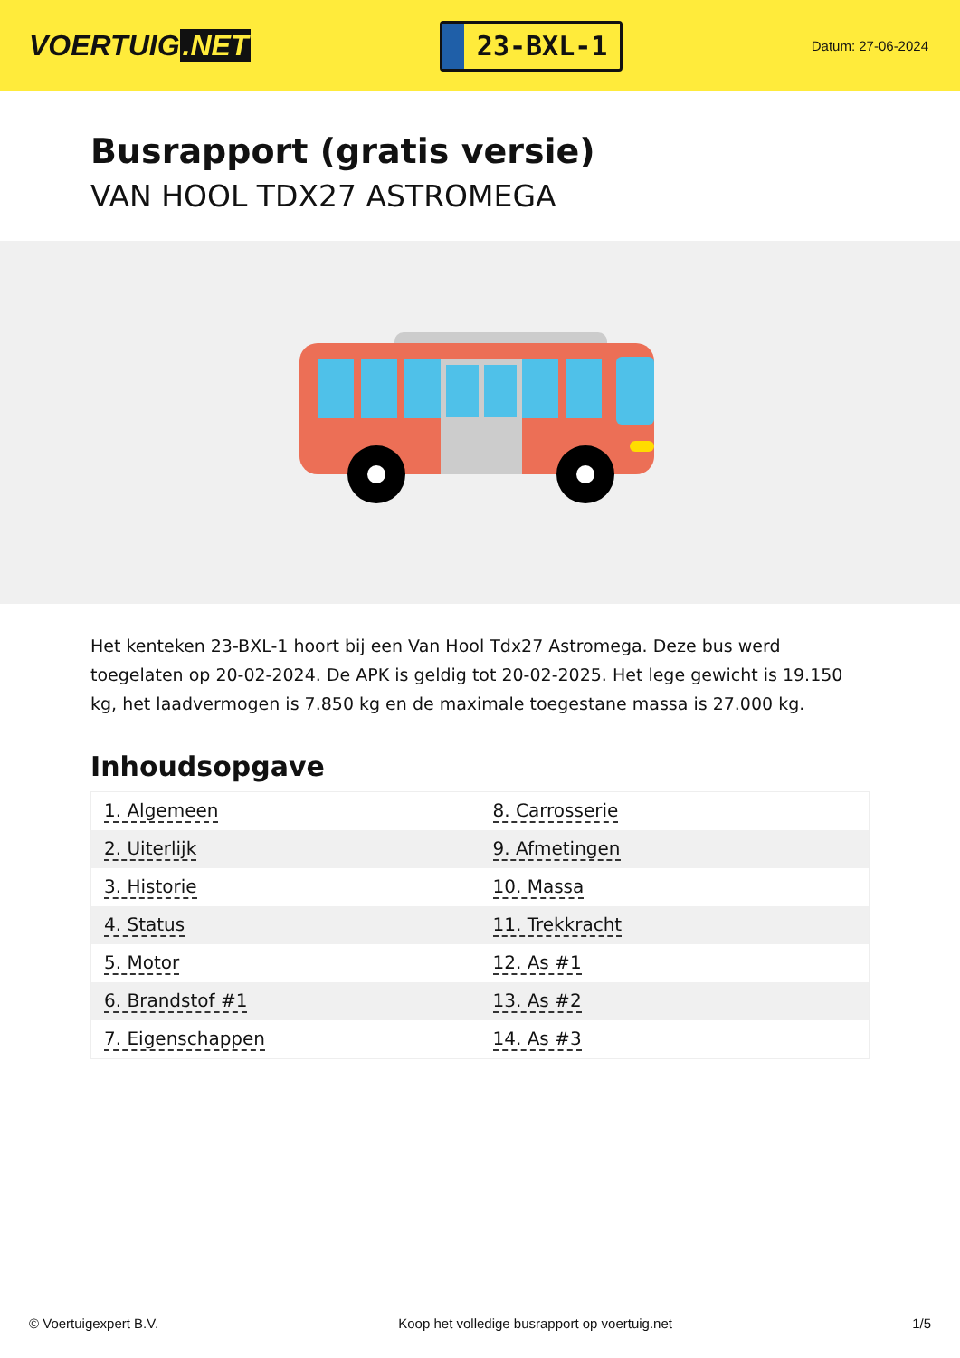VOERTUIG.NET
23-BXL-1
Datum: 27-06-2024
Busrapport (gratis versie)
VAN HOOL TDX27 ASTROMEGA
Het kenteken 23-BXL-1 hoort bij een Van Hool Tdx27 Astromega. Deze bus werd toegelaten op 20-02-2024. De APK is geldig tot 20-02-2025. Het lege gewicht is 19.150 kg, het laadvermogen is 7.850 kg en de maximale toegestane massa is 27.000 kg.
Inhoudsopgave
| 1. Algemeen | 8. Carrosserie |
| 2. Uiterlijk | 9. Afmetingen |
| 3. Historie | 10. Massa |
| 4. Status | 11. Trekkracht |
| 5. Motor | 12. As #1 |
| 6. Brandstof #1 | 13. As #2 |
| 7. Eigenschappen | 14. As #3 |
© Voertuigexpert B.V. Koop het volledige busrapport op voertuig.net 1/5